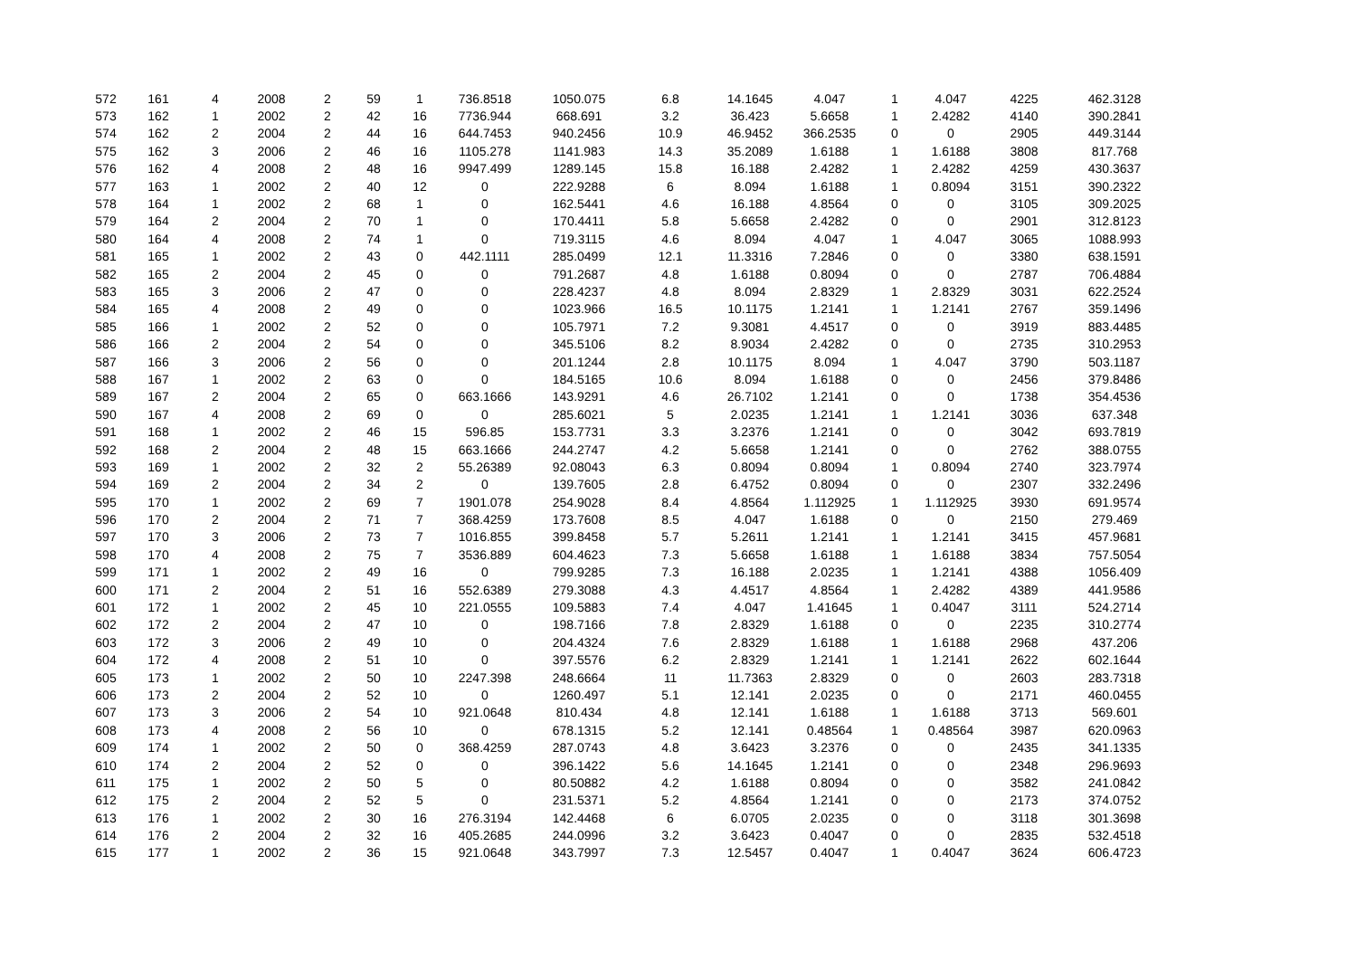| 572 | 161 | 4 | 2008 | 2 | 59 | 1 | 736.8518 | 1050.075 | 6.8 | 14.1645 | 4.047 | 1 | 4.047 | 4225 | 462.3128 |
| 573 | 162 | 1 | 2002 | 2 | 42 | 16 | 7736.944 | 668.691 | 3.2 | 36.423 | 5.6658 | 1 | 2.4282 | 4140 | 390.2841 |
| 574 | 162 | 2 | 2004 | 2 | 44 | 16 | 644.7453 | 940.2456 | 10.9 | 46.9452 | 366.2535 | 0 | 0 | 2905 | 449.3144 |
| 575 | 162 | 3 | 2006 | 2 | 46 | 16 | 1105.278 | 1141.983 | 14.3 | 35.2089 | 1.6188 | 1 | 1.6188 | 3808 | 817.768 |
| 576 | 162 | 4 | 2008 | 2 | 48 | 16 | 9947.499 | 1289.145 | 15.8 | 16.188 | 2.4282 | 1 | 2.4282 | 4259 | 430.3637 |
| 577 | 163 | 1 | 2002 | 2 | 40 | 12 | 0 | 222.9288 | 6 | 8.094 | 1.6188 | 1 | 0.8094 | 3151 | 390.2322 |
| 578 | 164 | 1 | 2002 | 2 | 68 | 1 | 0 | 162.5441 | 4.6 | 16.188 | 4.8564 | 0 | 0 | 3105 | 309.2025 |
| 579 | 164 | 2 | 2004 | 2 | 70 | 1 | 0 | 170.4411 | 5.8 | 5.6658 | 2.4282 | 0 | 0 | 2901 | 312.8123 |
| 580 | 164 | 4 | 2008 | 2 | 74 | 1 | 0 | 719.3115 | 4.6 | 8.094 | 4.047 | 1 | 4.047 | 3065 | 1088.993 |
| 581 | 165 | 1 | 2002 | 2 | 43 | 0 | 442.1111 | 285.0499 | 12.1 | 11.3316 | 7.2846 | 0 | 0 | 3380 | 638.1591 |
| 582 | 165 | 2 | 2004 | 2 | 45 | 0 | 0 | 791.2687 | 4.8 | 1.6188 | 0.8094 | 0 | 0 | 2787 | 706.4884 |
| 583 | 165 | 3 | 2006 | 2 | 47 | 0 | 0 | 228.4237 | 4.8 | 8.094 | 2.8329 | 1 | 2.8329 | 3031 | 622.2524 |
| 584 | 165 | 4 | 2008 | 2 | 49 | 0 | 0 | 1023.966 | 16.5 | 10.1175 | 1.2141 | 1 | 1.2141 | 2767 | 359.1496 |
| 585 | 166 | 1 | 2002 | 2 | 52 | 0 | 0 | 105.7971 | 7.2 | 9.3081 | 4.4517 | 0 | 0 | 3919 | 883.4485 |
| 586 | 166 | 2 | 2004 | 2 | 54 | 0 | 0 | 345.5106 | 8.2 | 8.9034 | 2.4282 | 0 | 0 | 2735 | 310.2953 |
| 587 | 166 | 3 | 2006 | 2 | 56 | 0 | 0 | 201.1244 | 2.8 | 10.1175 | 8.094 | 1 | 4.047 | 3790 | 503.1187 |
| 588 | 167 | 1 | 2002 | 2 | 63 | 0 | 0 | 184.5165 | 10.6 | 8.094 | 1.6188 | 0 | 0 | 2456 | 379.8486 |
| 589 | 167 | 2 | 2004 | 2 | 65 | 0 | 663.1666 | 143.9291 | 4.6 | 26.7102 | 1.2141 | 0 | 0 | 1738 | 354.4536 |
| 590 | 167 | 4 | 2008 | 2 | 69 | 0 | 0 | 285.6021 | 5 | 2.0235 | 1.2141 | 1 | 1.2141 | 3036 | 637.348 |
| 591 | 168 | 1 | 2002 | 2 | 46 | 15 | 596.85 | 153.7731 | 3.3 | 3.2376 | 1.2141 | 0 | 0 | 3042 | 693.7819 |
| 592 | 168 | 2 | 2004 | 2 | 48 | 15 | 663.1666 | 244.2747 | 4.2 | 5.6658 | 1.2141 | 0 | 0 | 2762 | 388.0755 |
| 593 | 169 | 1 | 2002 | 2 | 32 | 2 | 55.26389 | 92.08043 | 6.3 | 0.8094 | 0.8094 | 1 | 0.8094 | 2740 | 323.7974 |
| 594 | 169 | 2 | 2004 | 2 | 34 | 2 | 0 | 139.7605 | 2.8 | 6.4752 | 0.8094 | 0 | 0 | 2307 | 332.2496 |
| 595 | 170 | 1 | 2002 | 2 | 69 | 7 | 1901.078 | 254.9028 | 8.4 | 4.8564 | 1.112925 | 1 | 1.112925 | 3930 | 691.9574 |
| 596 | 170 | 2 | 2004 | 2 | 71 | 7 | 368.4259 | 173.7608 | 8.5 | 4.047 | 1.6188 | 0 | 0 | 2150 | 279.469 |
| 597 | 170 | 3 | 2006 | 2 | 73 | 7 | 1016.855 | 399.8458 | 5.7 | 5.2611 | 1.2141 | 1 | 1.2141 | 3415 | 457.9681 |
| 598 | 170 | 4 | 2008 | 2 | 75 | 7 | 3536.889 | 604.4623 | 7.3 | 5.6658 | 1.6188 | 1 | 1.6188 | 3834 | 757.5054 |
| 599 | 171 | 1 | 2002 | 2 | 49 | 16 | 0 | 799.9285 | 7.3 | 16.188 | 2.0235 | 1 | 1.2141 | 4388 | 1056.409 |
| 600 | 171 | 2 | 2004 | 2 | 51 | 16 | 552.6389 | 279.3088 | 4.3 | 4.4517 | 4.8564 | 1 | 2.4282 | 4389 | 441.9586 |
| 601 | 172 | 1 | 2002 | 2 | 45 | 10 | 221.0555 | 109.5883 | 7.4 | 4.047 | 1.41645 | 1 | 0.4047 | 3111 | 524.2714 |
| 602 | 172 | 2 | 2004 | 2 | 47 | 10 | 0 | 198.7166 | 7.8 | 2.8329 | 1.6188 | 0 | 0 | 2235 | 310.2774 |
| 603 | 172 | 3 | 2006 | 2 | 49 | 10 | 0 | 204.4324 | 7.6 | 2.8329 | 1.6188 | 1 | 1.6188 | 2968 | 437.206 |
| 604 | 172 | 4 | 2008 | 2 | 51 | 10 | 0 | 397.5576 | 6.2 | 2.8329 | 1.2141 | 1 | 1.2141 | 2622 | 602.1644 |
| 605 | 173 | 1 | 2002 | 2 | 50 | 10 | 2247.398 | 248.6664 | 11 | 11.7363 | 2.8329 | 0 | 0 | 2603 | 283.7318 |
| 606 | 173 | 2 | 2004 | 2 | 52 | 10 | 0 | 1260.497 | 5.1 | 12.141 | 2.0235 | 0 | 0 | 2171 | 460.0455 |
| 607 | 173 | 3 | 2006 | 2 | 54 | 10 | 921.0648 | 810.434 | 4.8 | 12.141 | 1.6188 | 1 | 1.6188 | 3713 | 569.601 |
| 608 | 173 | 4 | 2008 | 2 | 56 | 10 | 0 | 678.1315 | 5.2 | 12.141 | 0.48564 | 1 | 0.48564 | 3987 | 620.0963 |
| 609 | 174 | 1 | 2002 | 2 | 50 | 0 | 368.4259 | 287.0743 | 4.8 | 3.6423 | 3.2376 | 0 | 0 | 2435 | 341.1335 |
| 610 | 174 | 2 | 2004 | 2 | 52 | 0 | 0 | 396.1422 | 5.6 | 14.1645 | 1.2141 | 0 | 0 | 2348 | 296.9693 |
| 611 | 175 | 1 | 2002 | 2 | 50 | 5 | 0 | 80.50882 | 4.2 | 1.6188 | 0.8094 | 0 | 0 | 3582 | 241.0842 |
| 612 | 175 | 2 | 2004 | 2 | 52 | 5 | 0 | 231.5371 | 5.2 | 4.8564 | 1.2141 | 0 | 0 | 2173 | 374.0752 |
| 613 | 176 | 1 | 2002 | 2 | 30 | 16 | 276.3194 | 142.4468 | 6 | 6.0705 | 2.0235 | 0 | 0 | 3118 | 301.3698 |
| 614 | 176 | 2 | 2004 | 2 | 32 | 16 | 405.2685 | 244.0996 | 3.2 | 3.6423 | 0.4047 | 0 | 0 | 2835 | 532.4518 |
| 615 | 177 | 1 | 2002 | 2 | 36 | 15 | 921.0648 | 343.7997 | 7.3 | 12.5457 | 0.4047 | 1 | 0.4047 | 3624 | 606.4723 |